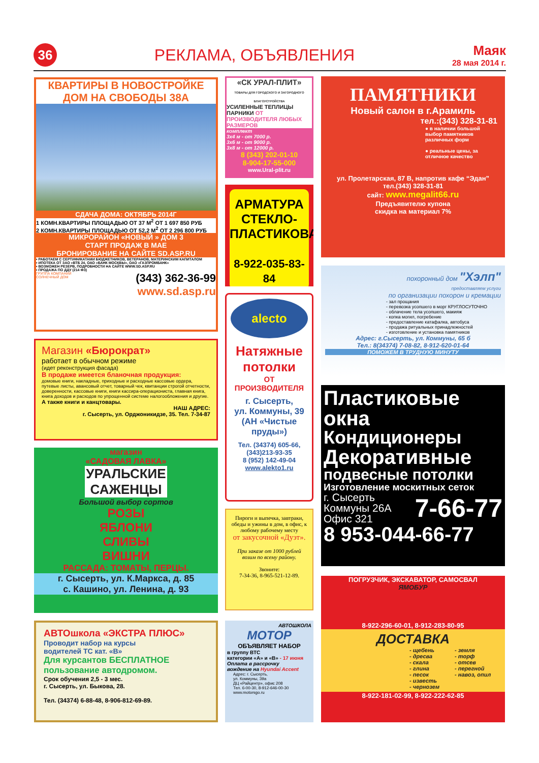36
РЕКЛАМА, ОБЪЯВЛЕНИЯ
Маяк
28 мая 2014 г.
КВАРТИРЫ В НОВОСТРОЙКЕ
ДОМ НА СВОБОДЫ 38А
СДАЧА ДОМА: ОКТЯБРЬ 2014Г
1 КОМН.КВАРТИРЫ ПЛОЩАДЬЮ ОТ 37 М<sup>2</sup> ОТ 1 697 850 РУБ
2 КОМН.КВАРТИРЫ ПЛОЩАДЬЮ ОТ 52,2 М<sup>2</sup> ОТ 2 296 800 РУБ
МИКРОРАЙОН «НОВЫЙ » ДОМ 3
СТАРТ ПРОДАЖ В МАЕ
БРОНИРОВАНИЕ НА САЙТЕ SD.ASP.RU
• РАБОТАЕМ С СЕРТИФИКАТАМИ БЮДЖЕТНИКОВ, ВЕТЕРАНОВ, МАТЕРИНСКИМ КАПИТАЛОМ
• ИПОТЕКА ОТ ЗАО «ВТБ 24, ОАО «БАНК МОСКВЫ», ОАО «ГАЗПРОМБАНК»
• ВОЗМОЖЕН РЕЗЕРВ, ПОДРОБНОСТИ НА САЙТЕ WWW.SD.ASP.RU
• ПРОДАЖА ПО ДДУ (214 ФЗ)
ГРУППА КОМПАНИЙ
СОЛНЕЧНЫЙ ДОМ (343) 362-36-99
www.sd.asp.ru
«СК УРАЛ-ПЛИТ»
ТОВАРЫ ДЛЯ ГОРОДСКОГО И ЗАГОРОДНОГО БЛАГОУСТРОЙСТВА
УСИЛЕННЫЕ ТЕПЛИЦЫ ПАРНИКИ ОТ ПРОИЗВОДИТЕЛЯ ЛЮБЫХ РАЗМЕРОВ
комплект
3х4 м - от 7000 р.
3х6 м - от 9000 р.
3х8 м - от 12000 р.
8 (343) 202-01-10
8-904-17-55-000
www.Ural-plit.ru
АРМАТУРА СТЕКЛО-ПЛАСТИКОВАЯ
8-922-035-83-84
ПАМЯТНИКИ
Новый салон в г.Арамиль
тел.:(343) 328-31-81
● в наличии большой выбор памятников различных форм
● реальные цены, за отличное качество
ул. Пролетарская, 87 В, напротив кафе “Эдан”
тел.(343) 328-31-81
сайт: www.megalit66.ru
Предъявителю купона
скидка на материал 7%
похоронный дом "Хэлп"
предоставляем услуги
по организации похорон и кремации
- зал прощания
- перевозка усопшего в морг КРУГЛОСУТОЧНО
- облачение тела усопшего, макияж
- копка могил, погребение
- предоставление катафалка, автобуса
- продажа ритуальных принадлежностей
- изготовление и установка памятников
Адрес: г.Сысерть, ул. Коммуны, 65 б
Тел.: 8(34374) 7-08-82, 8-912-620-01-64
ПОМОЖЕМ В ТРУДНУЮ МИНУТУ
Магазин «Бюрократ»
работает в обычном режиме
(идет реконструкция фасада)
В продаже имеется бланочная продукция:
домовые книги, накладные, приходные и расходные кассовые ордера, путевые листы, авансовый отчет, товарный чек, квитанции строгой отчетности, доверенности, кассовые книги, книги кассира-операциониста, главная книга, книга доходов и расходов по упрощенной системе налогообложения и другие.
А также книги и канцтовары.
НАШ АДРЕС:
г. Сысерть, ул. Орджоникидзе, 35. Тел. 7-34-87
alecto
Натяжные потолки
ОТ ПРОИЗВОДИТЕЛЯ
г. Сысерть,
ул. Коммуны, 39
(АН «Чистые пруды»)
Тел. (34374) 605-66,
(343)213-93-35
8 (952) 142-49-04
www.alekto1.ru
Пластиковые
окна
Кондиционеры
Декоративные
подвесные потолки
Изготовление москитных сеток
г. Сысерть
Коммуны 26А
Офис 321 7-66-77
8 953-044-66-77
магазин
«САДОВАЯ ЛАВКА»
УРАЛЬСКИЕ САЖЕНЦЫ
Большой выбор сортов
РОЗЫ
ЯБЛОНИ
СЛИВЫ
ВИШНИ
РАССАДА: ТОМАТЫ, ПЕРЦЫ.
г. Сысерть, ул. К.Маркса, д. 85
с. Кашино, ул. Ленина, д. 93
Пироги и выпечка, завтраки, обеды и ужины в дом, в офис, к любому рабочему месту
от закусочной «Дуэт».
При заказе от 1000 рублей возим по всему району.
Звоните:
7-34-36, 8-965-521-12-89.
ПОГРУЗЧИК, ЭКСКАВАТОР, САМОСВАЛ
ЯМОБУР
8-922-296-60-01, 8-912-283-80-95
ДОСТАВКА
- щебень
- дресва
- скала
- глина
- песок
- известь
- чернозем - земля
- торф
- отсев
- перегной
- навоз, опил
8-922-181-02-99, 8-922-222-62-85
АВТОшкола «ЭКСТРА ПЛЮС»
Проводит набор на курсы
водителей ТС кат. «В»
Для курсантов БЕСПЛАТНОЕ пользование автодромом.
Срок обучения 2,5 - 3 мес.
г. Сысерть, ул. Быкова, 28.
Тел. (34374) 6-88-48, 8-906-812-69-89.
АВТОШКОЛА
МОТОР
ОБЪЯВЛЯЕТ НАБОР
в группу ВТС
категории «А» и «В» - 17 июня
Оплата в рассрочку
вождение на Hyundai Accent
Адрес: г. Сысерть,
ул. Коммуны, 39а
ДЦ «Райцентр», офис 208
Тел. 6-00-30, 8-912-646-00-30
www.motorsgo.ru